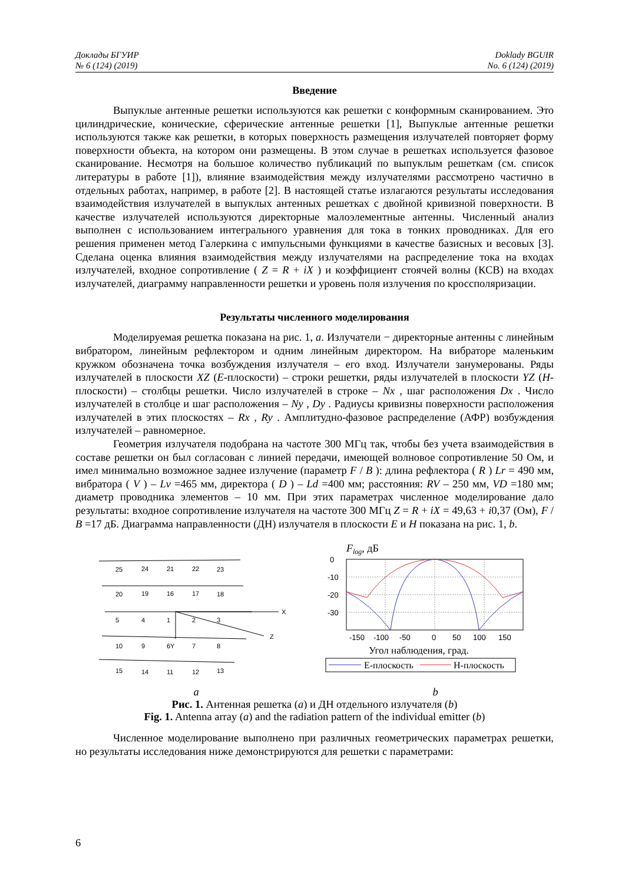Доклады БГУИР
№ 6 (124) (2019)
Doklady BGUIR
No. 6 (124) (2019)
Введение
Выпуклые антенные решетки используются как решетки с конформным сканированием. Это цилиндрические, конические, сферические антенные решетки [1], Выпуклые антенные решетки используются также как решетки, в которых поверхность размещения излучателей повторяет форму поверхности объекта, на котором они размещены. В этом случае в решетках используется фазовое сканирование. Несмотря на большое количество публикаций по выпуклым решеткам (см. список литературы в работе [1]), влияние взаимодействия между излучателями рассмотрено частично в отдельных работах, например, в работе [2]. В настоящей статье излагаются результаты исследования взаимодействия излучателей в выпуклых антенных решетках с двойной кривизной поверхности. В качестве излучателей используются директорные малоэлементные антенны. Численный анализ выполнен с использованием интегрального уравнения для тока в тонких проводниках. Для его решения применен метод Галеркина с импульсными функциями в качестве базисных и весовых [3]. Сделана оценка влияния взаимодействия между излучателями на распределение тока на входах излучателей, входное сопротивление ( Z = R + iX ) и коэффициент стоячей волны (КСВ) на входах излучателей, диаграмму направленности решетки и уровень поля излучения по кроссполяризации.
Результаты численного моделирования
Моделируемая решетка показана на рис. 1, a. Излучатели − директорные антенны с линейным вибратором, линейным рефлектором и одним линейным директором. На вибраторе маленьким кружком обозначена точка возбуждения излучателя – его вход. Излучатели занумерованы. Ряды излучателей в плоскости XZ (E-плоскости) – строки решетки, ряды излучателей в плоскости YZ (H-плоскости) – столбцы решетки. Число излучателей в строке – Nx , шаг расположения Dx . Число излучателей в столбце и шаг расположения – Ny , Dy . Радиусы кривизны поверхности расположения излучателей в этих плоскостях – Rx , Ry . Амплитудно-фазовое распределение (АФР) возбуждения излучателей – равномерное.
Геометрия излучателя подобрана на частоте 300 МГц так, чтобы без учета взаимодействия в составе решетки он был согласован с линией передачи, имеющей волновое сопротивление 50 Ом, и имел минимально возможное заднее излучение (параметр F / B ): длина рефлектора ( R ) Lr = 490 мм, вибратора ( V ) – Lv =465 мм, директора ( D ) – Ld =400 мм; расстояния: RV – 250 мм, VD =180 мм; диаметр проводника элементов – 10 мм. При этих параметрах численное моделирование дало результаты: входное сопротивление излучателя на частоте 300 МГц Z = R + iX = 49,63 + i0,37 (Ом), F / B =17 дБ. Диаграмма направленности (ДН) излучателя в плоскости E и H показана на рис. 1, b.
25
24
21
22
23
20
19
16
17
18
5
4
1
2
3
X
10
9
6Y
7
8
Z
15
14
11
12
13
Flog, дБ
0
-10
-20
-30
-150
-100
-50
0
50
100
150
Угол наблюдения, град.
E-плоскость
H-плоскость
a b
Рис. 1. Антенная решетка (a) и ДН отдельного излучателя (b)
Fig. 1. Antenna array (a) and the radiation pattern of the individual emitter (b)
Численное моделирование выполнено при различных геометрических параметрах решетки, но результаты исследования ниже демонстрируются для решетки с параметрами:
6